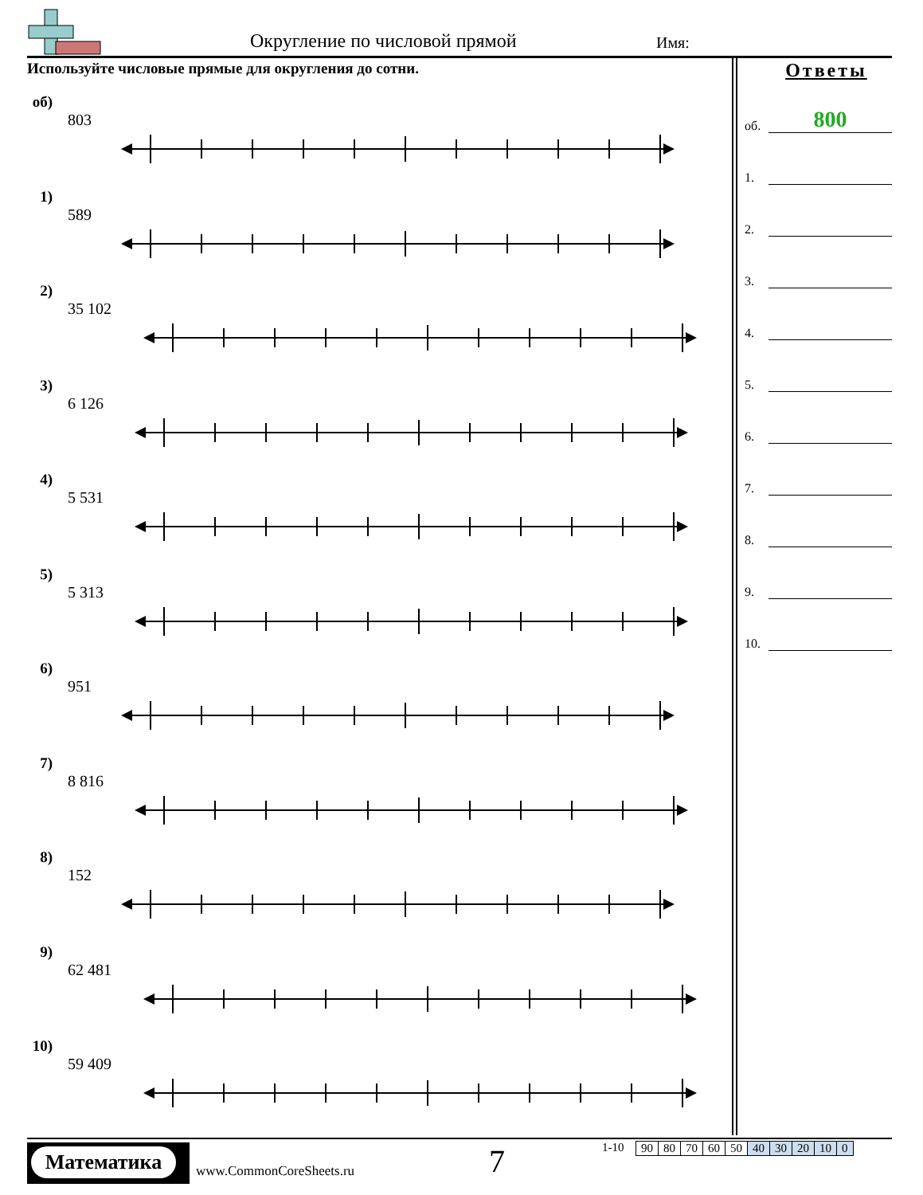Округление по числовой прямой Имя:
Используйте числовые прямые для округления до сотни.
об)
803
1)
589
2)
35 102
3)
6 126
4)
5 531
5)
5 313
6)
951
7)
8 816
8)
152
9)
62 481
10)
59 409
Ответы
об. 800
1.
2.
3.
4.
5.
6.
7.
8.
9.
10.
Математика
www.CommonCoreSheets.ru 7 1-10
| 90 | 80 | 70 | 60 | 50 | 40 | 30 | 20 | 10 | 0 |